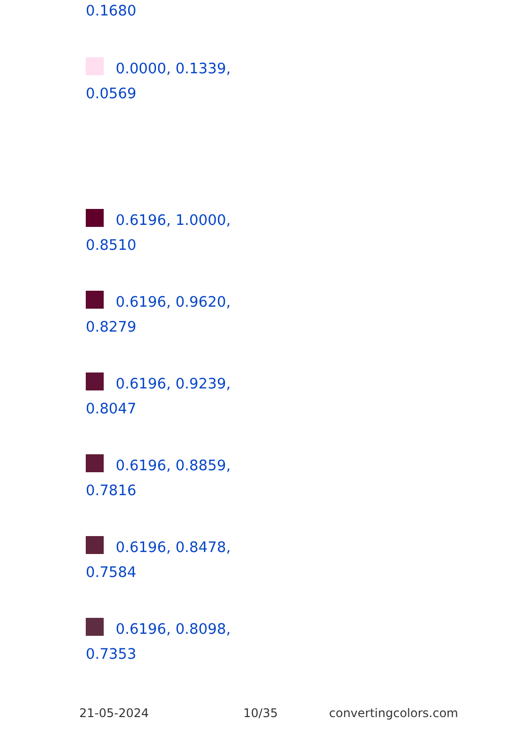0.1680
0.0000, 0.1339, 0.0569
0.6196, 1.0000, 0.8510
0.6196, 0.9620, 0.8279
0.6196, 0.9239, 0.8047
0.6196, 0.8859, 0.7816
0.6196, 0.8478, 0.7584
0.6196, 0.8098, 0.7353
21-05-2024 10/35 convertingcolors.com